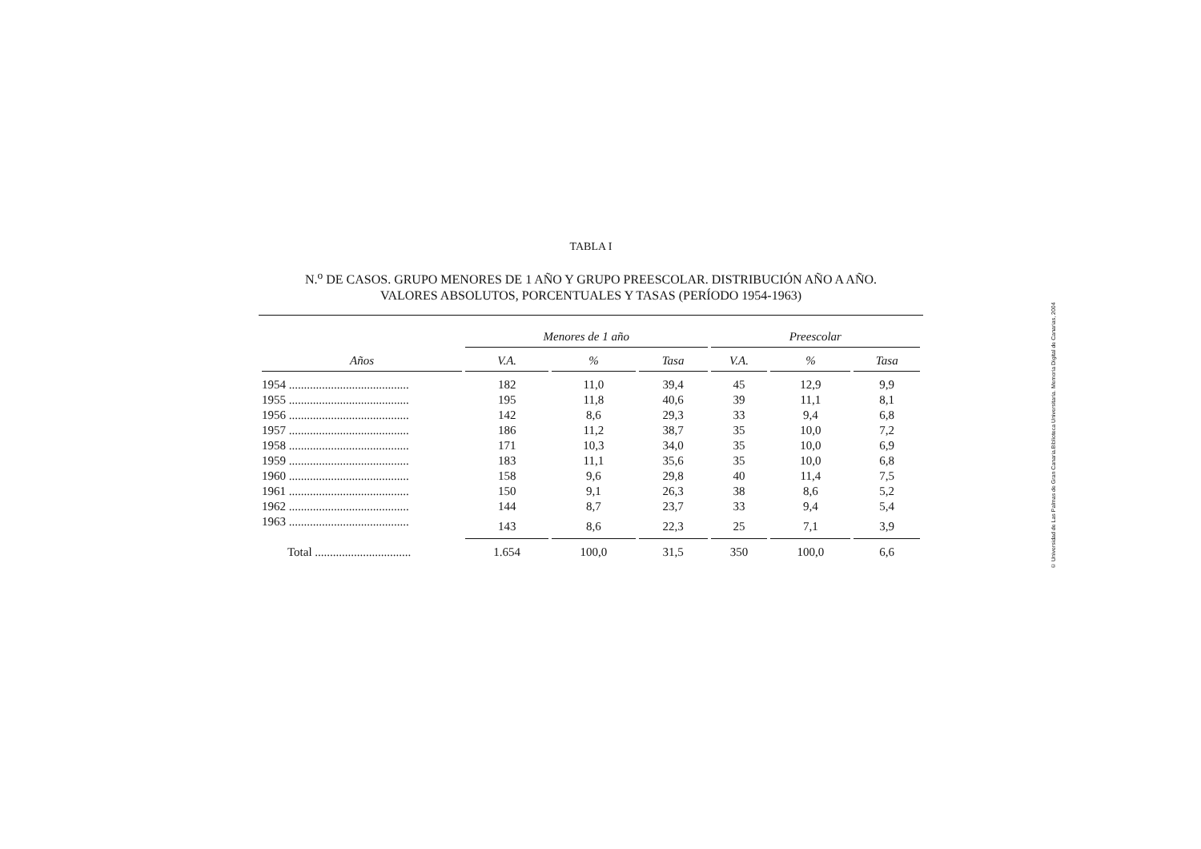TABLA I
N.<sup>o</sup> DE CASOS. GRUPO MENORES DE 1 AÑO Y GRUPO PREESCOLAR. DISTRIBUCIÓN AÑO A AÑO.
VALORES ABSOLUTOS, PORCENTUALES Y TASAS (PERÍODO 1954-1963)
| Años | Menores de 1 año | | | Preescolar | | |
| --- | --- | --- | --- | --- | --- | --- |
| | V.A. | % | Tasa | V.A. | % | Tasa |
| 1954 ........................................ | 182 | 11,0 | 39,4 | 45 | 12,9 | 9,9 |
| 1955 ........................................ | 195 | 11,8 | 40,6 | 39 | 11,1 | 8,1 |
| 1956 ........................................ | 142 | 8,6 | 29,3 | 33 | 9,4 | 6,8 |
| 1957 ........................................ | 186 | 11,2 | 38,7 | 35 | 10,0 | 7,2 |
| 1958 ........................................ | 171 | 10,3 | 34,0 | 35 | 10,0 | 6,9 |
| 1959 ........................................ | 183 | 11,1 | 35,6 | 35 | 10,0 | 6,8 |
| 1960 ........................................ | 158 | 9,6 | 29,8 | 40 | 11,4 | 7,5 |
| 1961 ........................................ | 150 | 9,1 | 26,3 | 38 | 8,6 | 5,2 |
| 1962 ........................................ | 144 | 8,7 | 23,7 | 33 | 9,4 | 5,4 |
| 1963 ........................................ | 143 | 8,6 | 22,3 | 25 | 7,1 | 3,9 |
| Total ................................ | 1.654 | 100,0 | 31,5 | 350 | 100,0 | 6,6 |
© Universidad de Las Palmas de Gran Canaria.Biblioteca Universitaria. Memoria Digital de Canarias, 2004